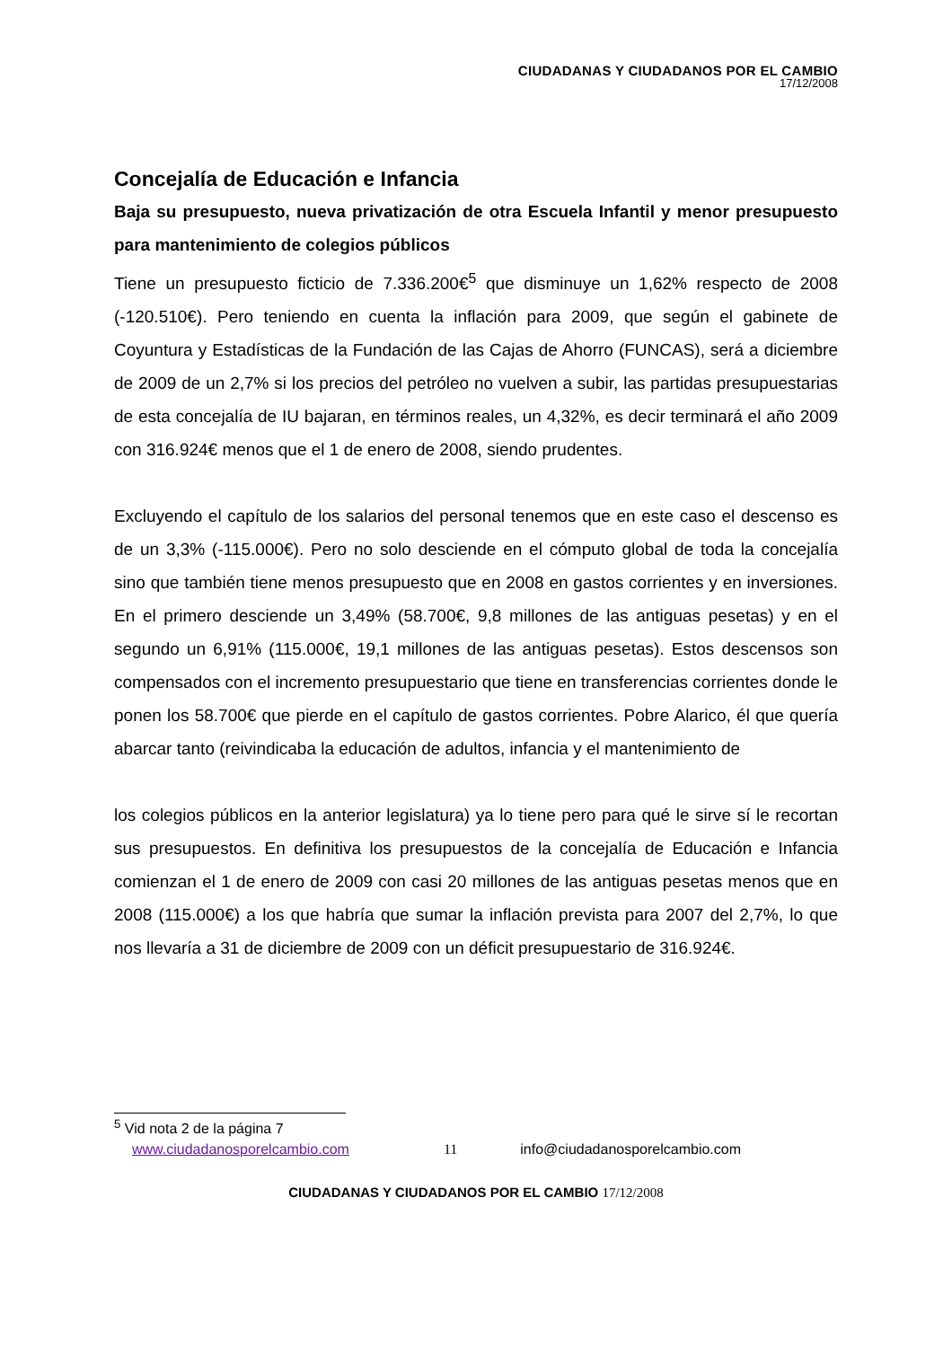CIUDADANAS Y CIUDADANOS POR EL CAMBIO
17/12/2008
Concejalía de Educación e Infancia
Baja su presupuesto, nueva privatización de otra Escuela Infantil y menor presupuesto para mantenimiento de colegios públicos
Tiene un presupuesto ficticio de 7.336.200€<sup>5</sup> que disminuye un 1,62% respecto de 2008 (-120.510€). Pero teniendo en cuenta la inflación para 2009, que según el gabinete de Coyuntura y Estadísticas de la Fundación de las Cajas de Ahorro (FUNCAS), será a diciembre de 2009 de un 2,7% si los precios del petróleo no vuelven a subir, las partidas presupuestarias de esta concejalía de IU bajaran, en términos reales, un 4,32%, es decir terminará el año 2009 con 316.924€ menos que el 1 de enero de 2008, siendo prudentes.
Excluyendo el capítulo de los salarios del personal tenemos que en este caso el descenso es de un 3,3% (-115.000€). Pero no solo desciende en el cómputo global de toda la concejalía sino que también tiene menos presupuesto que en 2008 en gastos corrientes y en inversiones. En el primero desciende un 3,49% (58.700€, 9,8 millones de las antiguas pesetas) y en el segundo un 6,91% (115.000€, 19,1 millones de las antiguas pesetas). Estos descensos son compensados con el incremento presupuestario que tiene en transferencias corrientes donde le ponen los 58.700€ que pierde en el capítulo de gastos corrientes. Pobre Alarico, él que quería abarcar tanto (reivindicaba la educación de adultos, infancia y el mantenimiento de
los colegios públicos en la anterior legislatura) ya lo tiene pero para qué le sirve sí le recortan sus presupuestos. En definitiva los presupuestos de la concejalía de Educación e Infancia comienzan el 1 de enero de 2009 con casi 20 millones de las antiguas pesetas menos que en 2008 (115.000€) a los que habría que sumar la inflación prevista para 2007 del 2,7%, lo que nos llevaría a 31 de diciembre de 2009 con un déficit presupuestario de 316.924€.
<sup>5</sup> Vid nota 2 de la página 7
www.ciudadanosporelcambio.com 11 info@ciudadanosporelcambio.com
CIUDADANAS Y CIUDADANOS POR EL CAMBIO 17/12/2008